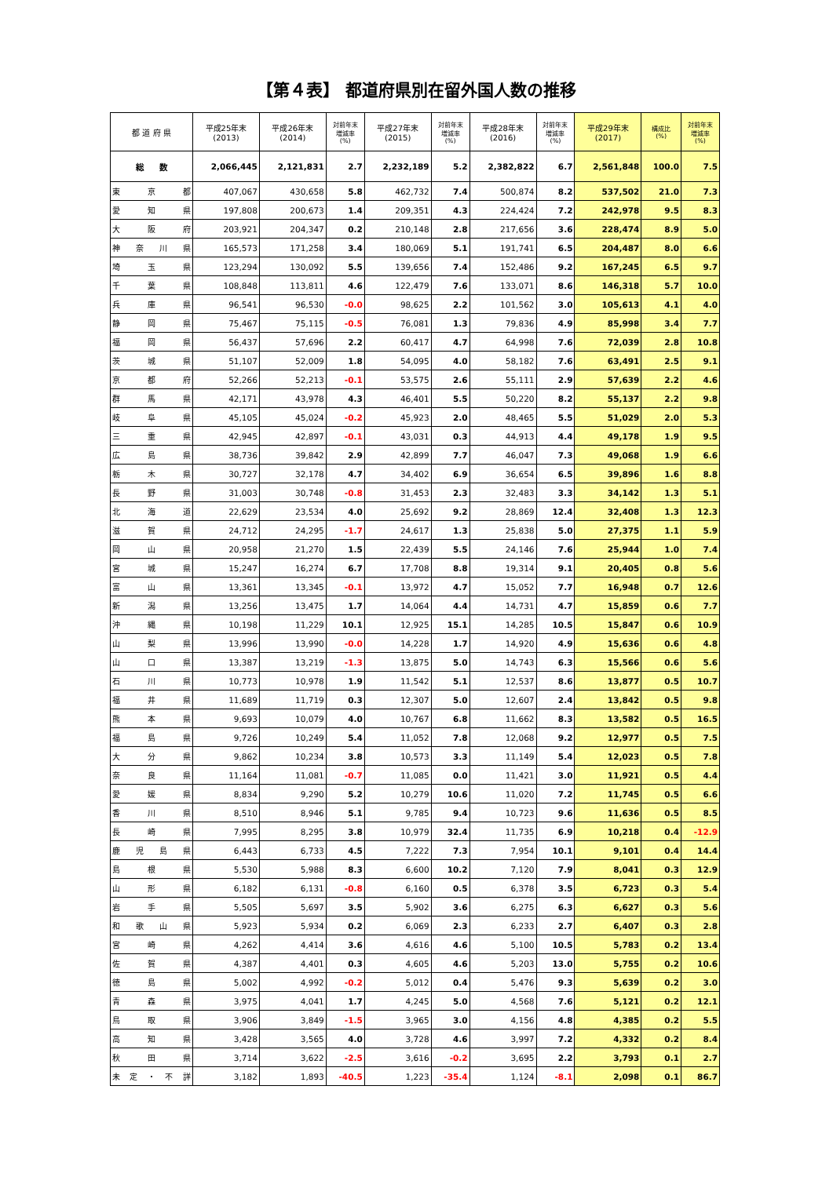【第４表】 都道府県別在留外国人数の推移
| 都 道 府 県 | 平成25年末 (2013) | 平成26年末 (2014) | 対前年末 増減率 (%) | 平成27年末 (2015) | 対前年末 増減率 (%) | 平成28年末 (2016) | 対前年末 増減率 (%) | 平成29年末 (2017) | 構成比 (%) | 対前年末 増減率 (%) |
| --- | --- | --- | --- | --- | --- | --- | --- | --- | --- | --- |
| 総 数 | 2,066,445 | 2,121,831 | 2.7 | 2,232,189 | 5.2 | 2,382,822 | 6.7 | 2,561,848 | 100.0 | 7.5 |
| 東 京 都 | 407,067 | 430,658 | 5.8 | 462,732 | 7.4 | 500,874 | 8.2 | 537,502 | 21.0 | 7.3 |
| 愛 知 県 | 197,808 | 200,673 | 1.4 | 209,351 | 4.3 | 224,424 | 7.2 | 242,978 | 9.5 | 8.3 |
| 大 阪 府 | 203,921 | 204,347 | 0.2 | 210,148 | 2.8 | 217,656 | 3.6 | 228,474 | 8.9 | 5.0 |
| 神 奈 川 県 | 165,573 | 171,258 | 3.4 | 180,069 | 5.1 | 191,741 | 6.5 | 204,487 | 8.0 | 6.6 |
| 埼 玉 県 | 123,294 | 130,092 | 5.5 | 139,656 | 7.4 | 152,486 | 9.2 | 167,245 | 6.5 | 9.7 |
| 千 葉 県 | 108,848 | 113,811 | 4.6 | 122,479 | 7.6 | 133,071 | 8.6 | 146,318 | 5.7 | 10.0 |
| 兵 庫 県 | 96,541 | 96,530 | -0.0 | 98,625 | 2.2 | 101,562 | 3.0 | 105,613 | 4.1 | 4.0 |
| 静 岡 県 | 75,467 | 75,115 | -0.5 | 76,081 | 1.3 | 79,836 | 4.9 | 85,998 | 3.4 | 7.7 |
| 福 岡 県 | 56,437 | 57,696 | 2.2 | 60,417 | 4.7 | 64,998 | 7.6 | 72,039 | 2.8 | 10.8 |
| 茨 城 県 | 51,107 | 52,009 | 1.8 | 54,095 | 4.0 | 58,182 | 7.6 | 63,491 | 2.5 | 9.1 |
| 京 都 府 | 52,266 | 52,213 | -0.1 | 53,575 | 2.6 | 55,111 | 2.9 | 57,639 | 2.2 | 4.6 |
| 群 馬 県 | 42,171 | 43,978 | 4.3 | 46,401 | 5.5 | 50,220 | 8.2 | 55,137 | 2.2 | 9.8 |
| 岐 阜 県 | 45,105 | 45,024 | -0.2 | 45,923 | 2.0 | 48,465 | 5.5 | 51,029 | 2.0 | 5.3 |
| 三 重 県 | 42,945 | 42,897 | -0.1 | 43,031 | 0.3 | 44,913 | 4.4 | 49,178 | 1.9 | 9.5 |
| 広 島 県 | 38,736 | 39,842 | 2.9 | 42,899 | 7.7 | 46,047 | 7.3 | 49,068 | 1.9 | 6.6 |
| 栃 木 県 | 30,727 | 32,178 | 4.7 | 34,402 | 6.9 | 36,654 | 6.5 | 39,896 | 1.6 | 8.8 |
| 長 野 県 | 31,003 | 30,748 | -0.8 | 31,453 | 2.3 | 32,483 | 3.3 | 34,142 | 1.3 | 5.1 |
| 北 海 道 | 22,629 | 23,534 | 4.0 | 25,692 | 9.2 | 28,869 | 12.4 | 32,408 | 1.3 | 12.3 |
| 滋 賀 県 | 24,712 | 24,295 | -1.7 | 24,617 | 1.3 | 25,838 | 5.0 | 27,375 | 1.1 | 5.9 |
| 岡 山 県 | 20,958 | 21,270 | 1.5 | 22,439 | 5.5 | 24,146 | 7.6 | 25,944 | 1.0 | 7.4 |
| 宮 城 県 | 15,247 | 16,274 | 6.7 | 17,708 | 8.8 | 19,314 | 9.1 | 20,405 | 0.8 | 5.6 |
| 富 山 県 | 13,361 | 13,345 | -0.1 | 13,972 | 4.7 | 15,052 | 7.7 | 16,948 | 0.7 | 12.6 |
| 新 潟 県 | 13,256 | 13,475 | 1.7 | 14,064 | 4.4 | 14,731 | 4.7 | 15,859 | 0.6 | 7.7 |
| 沖 縄 県 | 10,198 | 11,229 | 10.1 | 12,925 | 15.1 | 14,285 | 10.5 | 15,847 | 0.6 | 10.9 |
| 山 梨 県 | 13,996 | 13,990 | -0.0 | 14,228 | 1.7 | 14,920 | 4.9 | 15,636 | 0.6 | 4.8 |
| 山 口 県 | 13,387 | 13,219 | -1.3 | 13,875 | 5.0 | 14,743 | 6.3 | 15,566 | 0.6 | 5.6 |
| 石 川 県 | 10,773 | 10,978 | 1.9 | 11,542 | 5.1 | 12,537 | 8.6 | 13,877 | 0.5 | 10.7 |
| 福 井 県 | 11,689 | 11,719 | 0.3 | 12,307 | 5.0 | 12,607 | 2.4 | 13,842 | 0.5 | 9.8 |
| 熊 本 県 | 9,693 | 10,079 | 4.0 | 10,767 | 6.8 | 11,662 | 8.3 | 13,582 | 0.5 | 16.5 |
| 福 島 県 | 9,726 | 10,249 | 5.4 | 11,052 | 7.8 | 12,068 | 9.2 | 12,977 | 0.5 | 7.5 |
| 大 分 県 | 9,862 | 10,234 | 3.8 | 10,573 | 3.3 | 11,149 | 5.4 | 12,023 | 0.5 | 7.8 |
| 奈 良 県 | 11,164 | 11,081 | -0.7 | 11,085 | 0.0 | 11,421 | 3.0 | 11,921 | 0.5 | 4.4 |
| 愛 媛 県 | 8,834 | 9,290 | 5.2 | 10,279 | 10.6 | 11,020 | 7.2 | 11,745 | 0.5 | 6.6 |
| 香 川 県 | 8,510 | 8,946 | 5.1 | 9,785 | 9.4 | 10,723 | 9.6 | 11,636 | 0.5 | 8.5 |
| 長 崎 県 | 7,995 | 8,295 | 3.8 | 10,979 | 32.4 | 11,735 | 6.9 | 10,218 | 0.4 | -12.9 |
| 鹿 児 島 県 | 6,443 | 6,733 | 4.5 | 7,222 | 7.3 | 7,954 | 10.1 | 9,101 | 0.4 | 14.4 |
| 島 根 県 | 5,530 | 5,988 | 8.3 | 6,600 | 10.2 | 7,120 | 7.9 | 8,041 | 0.3 | 12.9 |
| 山 形 県 | 6,182 | 6,131 | -0.8 | 6,160 | 0.5 | 6,378 | 3.5 | 6,723 | 0.3 | 5.4 |
| 岩 手 県 | 5,505 | 5,697 | 3.5 | 5,902 | 3.6 | 6,275 | 6.3 | 6,627 | 0.3 | 5.6 |
| 和 歌 山 県 | 5,923 | 5,934 | 0.2 | 6,069 | 2.3 | 6,233 | 2.7 | 6,407 | 0.3 | 2.8 |
| 宮 崎 県 | 4,262 | 4,414 | 3.6 | 4,616 | 4.6 | 5,100 | 10.5 | 5,783 | 0.2 | 13.4 |
| 佐 賀 県 | 4,387 | 4,401 | 0.3 | 4,605 | 4.6 | 5,203 | 13.0 | 5,755 | 0.2 | 10.6 |
| 徳 島 県 | 5,002 | 4,992 | -0.2 | 5,012 | 0.4 | 5,476 | 9.3 | 5,639 | 0.2 | 3.0 |
| 青 森 県 | 3,975 | 4,041 | 1.7 | 4,245 | 5.0 | 4,568 | 7.6 | 5,121 | 0.2 | 12.1 |
| 鳥 取 県 | 3,906 | 3,849 | -1.5 | 3,965 | 3.0 | 4,156 | 4.8 | 4,385 | 0.2 | 5.5 |
| 高 知 県 | 3,428 | 3,565 | 4.0 | 3,728 | 4.6 | 3,997 | 7.2 | 4,332 | 0.2 | 8.4 |
| 秋 田 県 | 3,714 | 3,622 | -2.5 | 3,616 | -0.2 | 3,695 | 2.2 | 3,793 | 0.1 | 2.7 |
| 未 定 ・ 不 詳 | 3,182 | 1,893 | -40.5 | 1,223 | -35.4 | 1,124 | -8.1 | 2,098 | 0.1 | 86.7 |